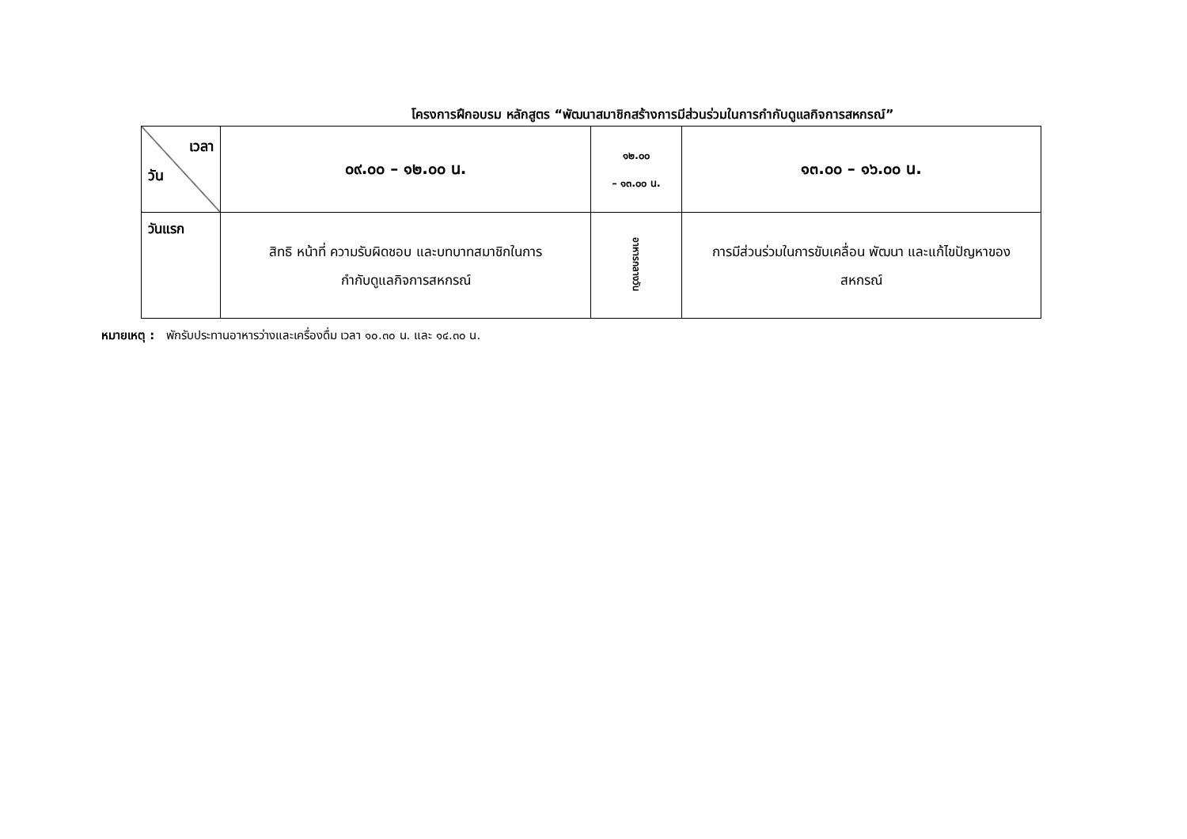โครงการฝึกอบรม หลักสูตร “พัฒนาสมาชิกสร้างการมีส่วนร่วมในการกำกับดูแลกิจการสหกรณ์”
| เวลา วัน | ๐๙.๐๐ – ๑๒.๐๐ น. | ๑๒.๐๐ – ๑๓.๐๐ น. | ๑๓.๐๐ – ๑๖.๐๐ น. |
| วันแรก | สิทธิ หน้าที่ ความรับผิดชอบ และบทบาทสมาชิกในการ กำกับดูแลกิจการสหกรณ์ | อาหารกลางวัน | การมีส่วนร่วมในการขับเคลื่อน พัฒนา และแก้ไขปัญหาของ สหกรณ์ |
หมายเหตุ : พักรับประทานอาหารว่างและเครื่องดื่ม เวลา ๑๐.๓๐ น. และ ๑๔.๓๐ น.